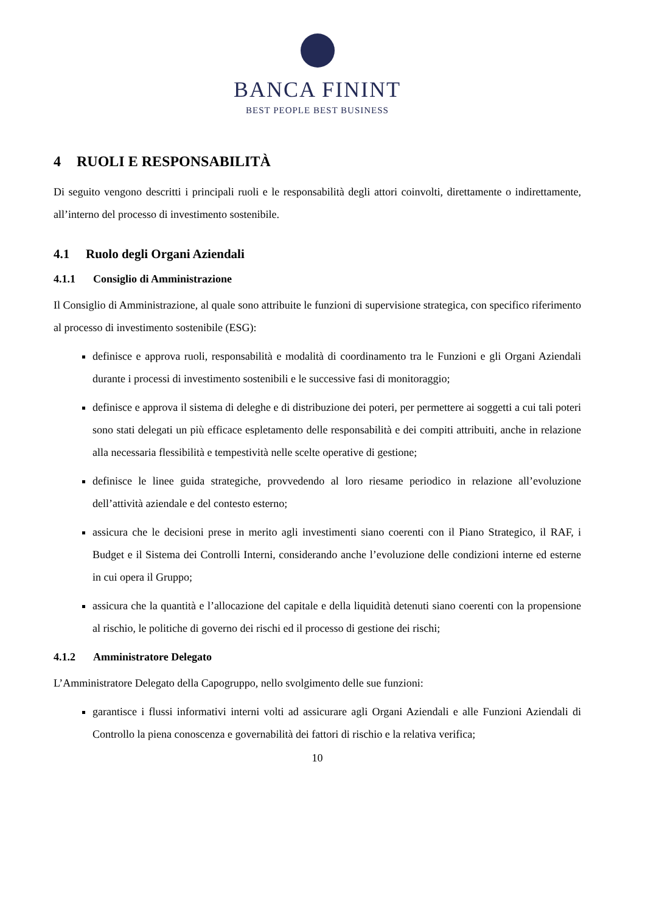BANCA FININT
BEST PEOPLE BEST BUSINESS
4 RUOLI E RESPONSABILITÀ
Di seguito vengono descritti i principali ruoli e le responsabilità degli attori coinvolti, direttamente o indirettamente, all’interno del processo di investimento sostenibile.
4.1 Ruolo degli Organi Aziendali
4.1.1 Consiglio di Amministrazione
Il Consiglio di Amministrazione, al quale sono attribuite le funzioni di supervisione strategica, con specifico riferimento al processo di investimento sostenibile (ESG):
definisce e approva ruoli, responsabilità e modalità di coordinamento tra le Funzioni e gli Organi Aziendali durante i processi di investimento sostenibili e le successive fasi di monitoraggio;
definisce e approva il sistema di deleghe e di distribuzione dei poteri, per permettere ai soggetti a cui tali poteri sono stati delegati un più efficace espletamento delle responsabilità e dei compiti attribuiti, anche in relazione alla necessaria flessibilità e tempestività nelle scelte operative di gestione;
definisce le linee guida strategiche, provvedendo al loro riesame periodico in relazione all’evoluzione dell’attività aziendale e del contesto esterno;
assicura che le decisioni prese in merito agli investimenti siano coerenti con il Piano Strategico, il RAF, i Budget e il Sistema dei Controlli Interni, considerando anche l’evoluzione delle condizioni interne ed esterne in cui opera il Gruppo;
assicura che la quantità e l’allocazione del capitale e della liquidità detenuti siano coerenti con la propensione al rischio, le politiche di governo dei rischi ed il processo di gestione dei rischi;
4.1.2 Amministratore Delegato
L’Amministratore Delegato della Capogruppo, nello svolgimento delle sue funzioni:
garantisce i flussi informativi interni volti ad assicurare agli Organi Aziendali e alle Funzioni Aziendali di Controllo la piena conoscenza e governabilità dei fattori di rischio e la relativa verifica;
10